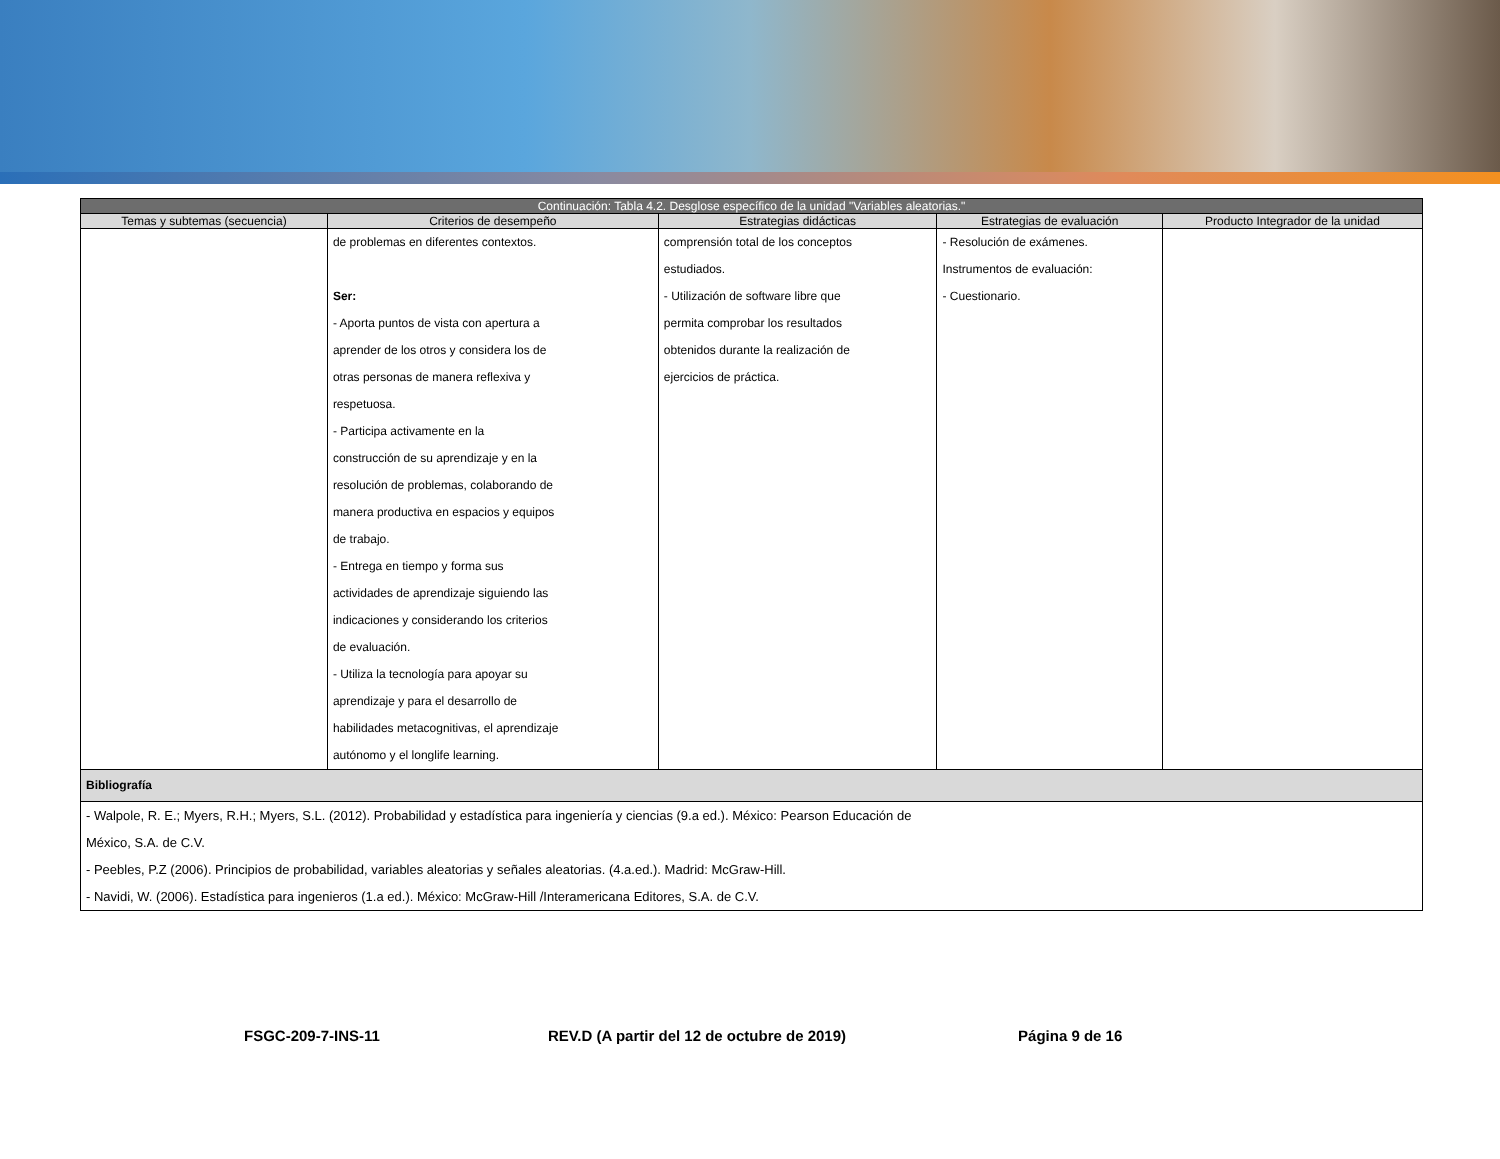| Continuación: Tabla 4.2. Desglose específico de la unidad "Variables aleatorias." | | | | |
| --- | --- | --- | --- | --- |
| Temas y subtemas (secuencia) | Criterios de desempeño | Estrategias didácticas | Estrategias de evaluación | Producto Integrador de la unidad |
| | de problemas en diferentes contextos. Ser: - Aporta puntos de vista con apertura a aprender de los otros y considera los de otras personas de manera reflexiva y respetuosa. - Participa activamente en la construcción de su aprendizaje y en la resolución de problemas, colaborando de manera productiva en espacios y equipos de trabajo. - Entrega en tiempo y forma sus actividades de aprendizaje siguiendo las indicaciones y considerando los criterios de evaluación. - Utiliza la tecnología para apoyar su aprendizaje y para el desarrollo de habilidades metacognitivas, el aprendizaje autónomo y el longlife learning. | comprensión total de los conceptos estudiados. - Utilización de software libre que permita comprobar los resultados obtenidos durante la realización de ejercicios de práctica. | - Resolución de exámenes. Instrumentos de evaluación: - Cuestionario. | |
| Bibliografía | | | | |
| - Walpole, R. E.; Myers, R.H.; Myers, S.L. (2012). Probabilidad y estadística para ingeniería y ciencias (9.a ed.). México: Pearson Educación de México, S.A. de C.V. - Peebles, P.Z (2006). Principios de probabilidad, variables aleatorias y señales aleatorias. (4.a.ed.). Madrid: McGraw-Hill. - Navidi, W. (2006). Estadística para ingenieros (1.a ed.). México: McGraw-Hill /Interamericana Editores, S.A. de C.V. | | | | |
FSGC-209-7-INS-11 REV.D (A partir del 12 de octubre de 2019) Página 9 de 16